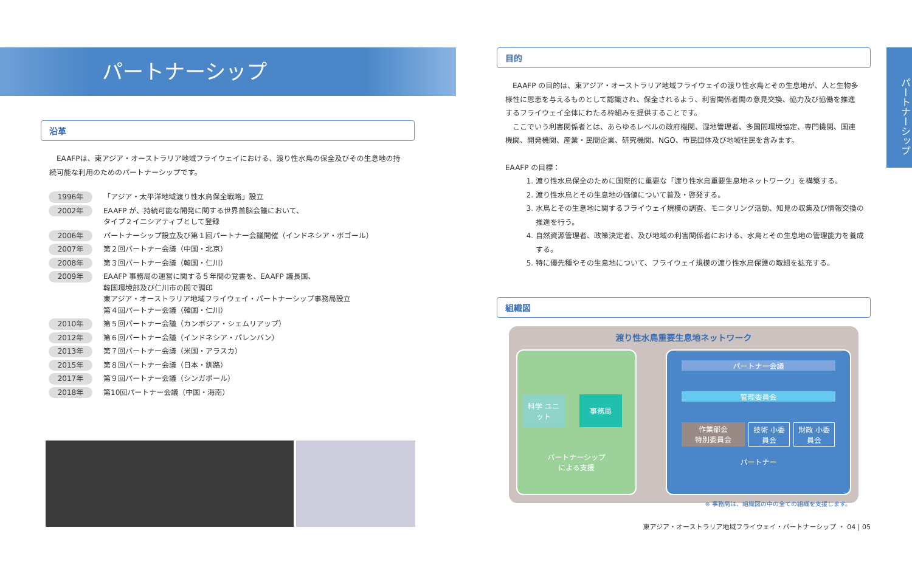パートナーシップ
沿革
EAAFPは、東アジア・オーストラリア地域フライウェイにおける、渡り性水鳥の保全及びその生息地の持続可能な利用のためのパートナーシップです。
| 1996年 | 「アジア・太平洋地域渡り性水鳥保全戦略」設立 |
| 2002年 | EAAFP が、持続可能な開発に関する世界首脳会議において、 タイプ２イニシアティブとして登録 |
| 2006年 | パートナーシップ設立及び第１回パートナー会議開催（インドネシア・ボゴール） |
| 2007年 | 第２回パートナー会議（中国・北京） |
| 2008年 | 第３回パートナー会議（韓国・仁川） |
| 2009年 | EAAFP 事務局の運営に関する５年間の覚書を、EAAFP 議長国、 韓国環境部及び仁川市の間で調印 東アジア・オーストラリア地域フライウェイ・パートナーシップ事務局設立 第４回パートナー会議（韓国・仁川） |
| 2010年 | 第５回パートナー会議（カンボジア・シェムリアップ） |
| 2012年 | 第６回パートナー会議（インドネシア・パレンバン） |
| 2013年 | 第７回パートナー会議（米国・アラスカ） |
| 2015年 | 第８回パートナー会議（日本・釧路） |
| 2017年 | 第９回パートナー会議（シンガポール） |
| 2018年 | 第10回パートナー会議（中国・海南） |
目的
EAAFP の目的は、東アジア・オーストラリア地域フライウェイの渡り性水鳥とその生息地が、人と生物多様性に恩恵を与えるものとして認識され、保全されるよう、利害関係者間の意見交換、協力及び協働を推進するフライウェイ全体にわたる枠組みを提供することです。
ここでいう利害関係者とは、あらゆるレベルの政府機関、湿地管理者、多国間環境協定、専門機関、国連機関、開発機関、産業・民間企業、研究機関、NGO、市民団体及び地域住民を含みます。
EAAFP の目標：
1. 渡り性水鳥保全のために国際的に重要な「渡り性水鳥重要生息地ネットワーク」を構築する。
2. 渡り性水鳥とその生息地の価値について普及・啓発する。
3. 水鳥とその生息地に関するフライウェイ規模の調査、モニタリング活動、知見の収集及び情報交換の推進を行う。
4. 自然資源管理者、政策決定者、及び地域の利害関係者における、水鳥とその生息地の管理能力を養成する。
5. 特に優先種やその生息地について、フライウェイ規模の渡り性水鳥保護の取組を拡充する。
組織図
渡り性水鳥重要生息地ネットワーク
科学 ユニット
事務局
パートナーシップ
による支援
パートナー会議
管理委員会
作業部会
特別委員会
技術 小委員会
財政 小委員会
パートナー
※ 事務局は、組織図の中の全ての組織を支援します。
東アジア・オーストラリア地域フライウェイ・パートナーシップ ・ 04 | 05
パートナーシップ